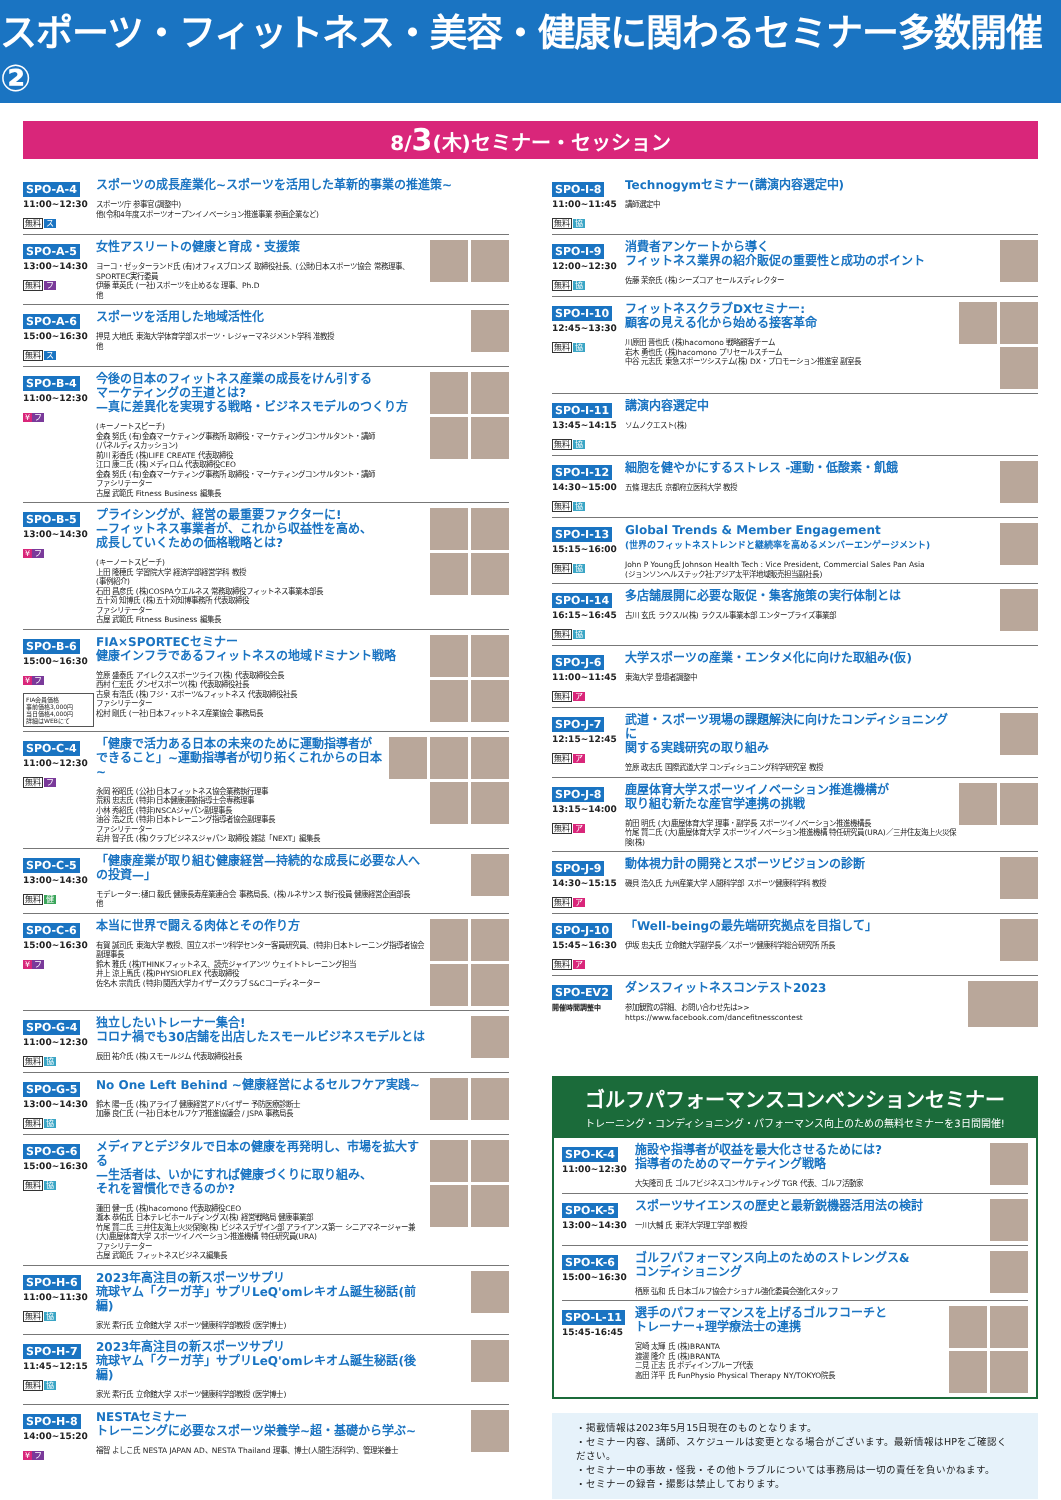スポーツ・フィットネス・美容・健康に関わるセミナー多数開催②
8/3(木)セミナー・セッション
SPO-A-4
11:00~12:30
無料 ス
スポーツの成長産業化~スポーツを活用した革新的事業の推進策~
スポーツ庁 参事官(調整中)
他(令和4年度スポーツオープンイノベーション推進事業 参画企業など)
SPO-A-5
13:00~14:30
無料 フ
女性アスリートの健康と育成・支援策
ヨーコ・ゼッターランド氏 (有)オフィスブロンズ 取締役社長、(公財)日本スポーツ協会 常務理事、SPORTEC実行委員
伊藤 華英氏 (一社)スポーツを止めるな 理事、Ph.D
他
SPO-A-6
15:00~16:30
無料 ス
スポーツを活用した地域活性化
押見 大地氏 東海大学体育学部スポーツ・レジャーマネジメント学科 准教授
他
SPO-B-4
11:00~12:30
¥フ
今後の日本のフィットネス産業の成長をけん引する
マーケティングの王道とは?
—真に差異化を実現する戦略・ビジネスモデルのつくり方
(キーノートスピーチ)
金森 努氏 (有)金森マーケティング事務所 取締役・マーケティングコンサルタント・講師
(パネルディスカッション)
前川 彩香氏 (株)LIFE CREATE 代表取締役
江口 康二氏 (株)メディロム 代表取締役CEO
金森 努氏 (有)金森マーケティング事務所 取締役・マーケティングコンサルタント・講師
ファシリテーター
古屋 武範氏 Fitness Business 編集長
SPO-B-5
13:00~14:30
¥フ
プライシングが、経営の最重要ファクターに!
—フィットネス事業者が、これから収益性を高め、
成長していくための価格戦略とは?
(キーノートスピーチ)
上田 隆穂氏 学習院大学 経済学部経営学科 教授
(事例紹介)
石田 昌彦氏 (株)COSPAウエルネス 常務取締役フィットネス事業本部長
五十苅 知博氏 (株)五十苅知博事務所 代表取締役
ファシリテーター
古屋 武範氏 Fitness Business 編集長
SPO-B-6
15:00~16:30
¥フ
FIA会員価格
事前価格3,000円
当日価格4,000円
詳細はWEBにて
FIA×SPORTECセミナー
健康インフラであるフィットネスの地域ドミナント戦略
笠原 盛泰氏 アイレクススポーツライフ(株) 代表取締役会長
西村 仁宏氏 グンゼスポーツ(株) 代表取締役社長
古泉 有浩氏 (株)フジ・スポーツ&フィットネス 代表取締役社長
ファシリテーター
松村 剛氏 (一社)日本フィットネス産業協会 事務局長
SPO-C-4
11:00~12:30
無料 フ
「健康で活力ある日本の未来のために運動指導者が
できること」~運動指導者が切り拓くこれからの日本~
永岡 裕昭氏 (公社)日本フィットネス協会業務執行理事
荒籾 忠志氏 (特非)日本健康運動指導士会専務理事
小林 秀紹氏 (特非)NSCAジャパン副理事長
油谷 浩之氏 (特非)日本トレーニング指導者協会副理事長
ファシリテーター
岩井 智子氏 (株)クラブビジネスジャパン 取締役 雑誌「NEXT」編集長
SPO-C-5
13:00~14:30
無料 健
「健康産業が取り組む健康経営—持続的な成長に必要な人への投資—」
モデレーター:樋口 毅氏 健康長寿産業連合会 事務局長、(株)ルネサンス 執行役員 健康経営企画部長
他
SPO-C-6
15:00~16:30
¥フ
本当に世界で闘える肉体とその作り方
有賀 誠司氏 東海大学 教授、国立スポーツ科学センター客員研究員、(特非)日本トレーニング指導者協会 副理事長
鈴木 雅氏 (株)THINKフィットネス、読売ジャイアンツ ウェイトトレーニング担当
井上 涼上馬氏 (株)PHYSIOFLEX 代表取締役
佐名木 宗貴氏 (特非)関西大学カイザーズクラブ S&Cコーディネーター
SPO-G-4
11:00~12:30
無料 協
独立したいトレーナー集合!
コロナ禍でも30店舗を出店したスモールビジネスモデルとは
辰田 祐介氏 (株)スモールジム 代表取締役社長
SPO-G-5
13:00~14:30
無料 協
No One Left Behind ~健康経営によるセルフケア実践~
鈴木 陽一氏 (株)アライブ 健康経営アドバイザー 予防医療診断士
加藤 良仁氏 (一社)日本セルフケア推進協議会 / JSPA 事務局長
SPO-G-6
15:00~16:30
無料 協
メディアとデジタルで日本の健康を再発明し、市場を拡大する
—生活者は、いかにすれば健康づくりに取り組み、
それを習慣化できるのか?
蓮田 健一氏 (株)hacomono 代表取締役CEO
瀧本 恭佑氏 日本テレビホールディングス(株) 経営戦略局 健康事業部
竹尾 賢二氏 三井住友海上火災保険(株) ビジネスデザイン部 アライアンス第一 シニアマネージャー兼(大)鹿屋体育大学 スポーツイノベーション推進機構 特任研究員(URA)
ファシリテーター
古屋 武範氏 フィットネスビジネス編集長
SPO-H-6
11:00~11:30
無料 協
2023年高注目の新スポーツサプリ
琉球ヤム「クーガ芋」サプリLeQ'omレキオム誕生秘話(前編)
家光 素行氏 立命館大学 スポーツ健康科学部教授 (医学博士)
SPO-H-7
11:45~12:15
無料 協
2023年高注目の新スポーツサプリ
琉球ヤム「クーガ芋」サプリLeQ'omレキオム誕生秘話(後編)
家光 素行氏 立命館大学 スポーツ健康科学部教授 (医学博士)
SPO-H-8
14:00~15:20
¥フ
NESTAセミナー
トレーニングに必要なスポーツ栄養学~超・基礎から学ぶ~
福智 よしこ氏 NESTA JAPAN AD、NESTA Thailand 理事、博士(人間生活科学)、管理栄養士
SPO-I-8
11:00~11:45
無料 協
Technogymセミナー(講演内容選定中)
講師選定中
SPO-I-9
12:00~12:30
無料 協
消費者アンケートから導く
フィットネス業界の紹介販促の重要性と成功のポイント
佐藤 茉奈氏 (株)シーズコア セールスディレクター
SPO-I-10
12:45~13:30
無料 協
フィットネスクラブDXセミナー:
顧客の見える化から始める接客革命
川原田 晋也氏 (株)hacomono 戦略顧客チーム
岩木 勇也氏 (株)hacomono プリセールスチーム
中谷 元志氏 東急スポーツシステム(株) DX・プロモーション推進室 副室長
SPO-I-11
13:45~14:15
無料 協
講演内容選定中
ソムノクエスト(株)
SPO-I-12
14:30~15:00
無料 協
細胞を健やかにするストレス -運動・低酸素・飢餓
五條 理志氏 京都府立医科大学 教授
SPO-I-13
15:15~16:00
無料 協
Global Trends & Member Engagement
(世界のフィットネストレンドと継続率を高めるメンバーエンゲージメント)
John P Young氏 Johnson Health Tech : Vice President, Commercial Sales Pan Asia
(ジョンソンヘルステック社:アジア太平洋地域販売担当副社長)
SPO-I-14
16:15~16:45
無料 協
多店舗展開に必要な販促・集客施策の実行体制とは
古川 玄氏 ラクスル(株) ラクスル事業本部 エンタープライズ事業部
SPO-J-6
11:00~11:45
無料 ア
大学スポーツの産業・エンタメ化に向けた取組み(仮)
東海大学 登壇者調整中
SPO-J-7
12:15~12:45
無料 ア
武道・スポーツ現場の課題解決に向けたコンディショニングに
関する実践研究の取り組み
笠原 政志氏 国際武道大学 コンディショニング科学研究室 教授
SPO-J-8
13:15~14:00
無料 ア
鹿屋体育大学スポーツイノベーション推進機構が
取り組む新たな産官学連携の挑戦
前田 明氏 (大)鹿屋体育大学 理事・副学長 スポーツイノベーション推進機構長
竹尾 賢二氏 (大)鹿屋体育大学 スポーツイノベーション推進機構 特任研究員(URA)／三井住友海上火災保険(株)
SPO-J-9
14:30~15:15
無料 ア
動体視力計の開発とスポーツビジョンの診断
磯貝 浩久氏 九州産業大学 人間科学部 スポーツ健康科学科 教授
SPO-J-10
15:45~16:30
無料 ア
「Well-beingの最先端研究拠点を目指して」
伊坂 忠夫氏 立命館大学副学長／スポーツ健康科学総合研究所 所長
SPO-EV2
開催時間調整中
ダンスフィットネスコンテスト2023
参加観覧の詳細、お問い合わせ先は>>
https://www.facebook.com/dancefitnesscontest
ゴルフパフォーマンスコンベンションセミナー
トレーニング・コンディショニング・パフォーマンス向上のための無料セミナーを3日間開催!
SPO-K-4
11:00~12:30
施設や指導者が収益を最大化させるためには?
指導者のためのマーケティング戦略
大矢隆司 氏 ゴルフビジネスコンサルティング TGR 代表、ゴルフ活動家
SPO-K-5
13:00~14:30
スポーツサイエンスの歴史と最新鋭機器活用法の検討
一川大輔 氏 東洋大学理工学部 教授
SPO-K-6
15:00~16:30
ゴルフパフォーマンス向上のためのストレングス&
コンディショニング
栖原 弘和 氏 日本ゴルフ協会ナショナル強化委員会強化スタッフ
SPO-L-11
15:45-16:45
選手のパフォーマンスを上げるゴルフコーチと
トレーナー+理学療法士の連携
宮崎 太輝 氏 (株)BRANTA
渡邊 隆介 氏 (株)BRANTA
二見 正志 氏 ボディインプループ代表
高田 洋平 氏 FunPhysio Physical Therapy NY/TOKYO院長
・掲載情報は2023年5月15日現在のものとなります。
・セミナー内容、講師、スケジュールは変更となる場合がございます。最新情報はHPをご確認ください。
・セミナー中の事故・怪我・その他トラブルについては事務局は一切の責任を負いかねます。
・セミナーの録音・撮影は禁止しております。